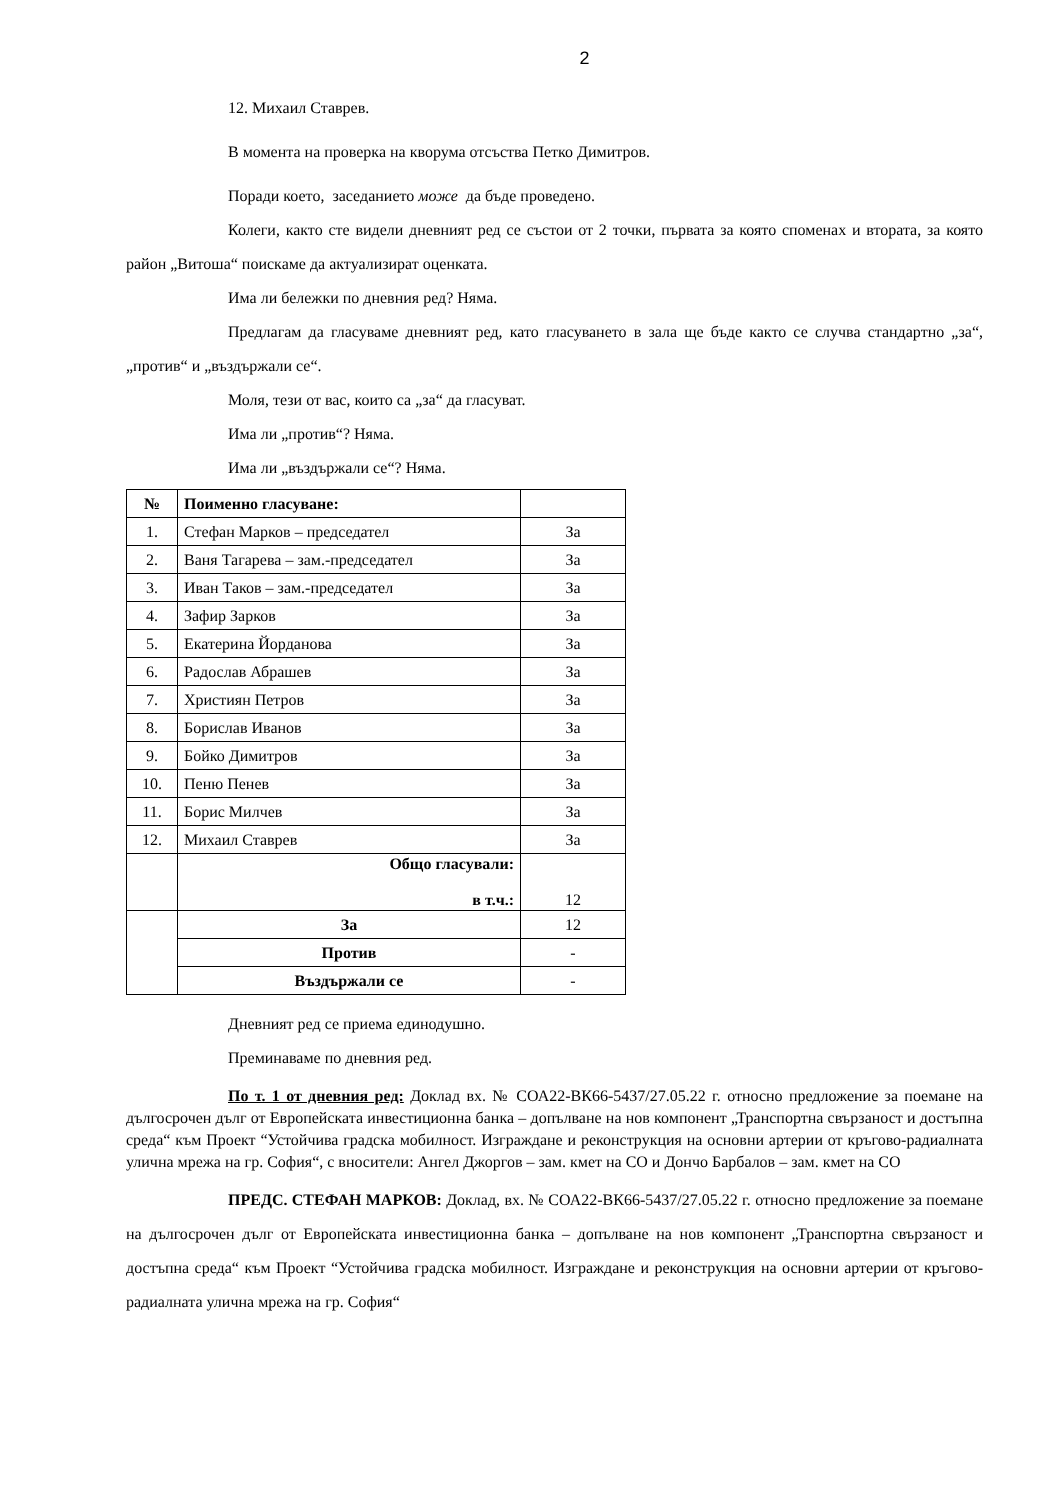2
12. Михаил Ставрев.
В момента на проверка на кворума отсъства Петко Димитров.
Поради което, заседанието може да бъде проведено.
Колеги, както сте видели дневният ред се състои от 2 точки, първата за която споменах и втората, за която район „Витоша“ поискаме да актуализират оценката.
Има ли бележки по дневния ред? Няма.
Предлагам да гласуваме дневният ред, като гласуването в зала ще бъде както се случва стандартно „за“, „против“ и „въздържали се“.
Моля, тези от вас, които са „за“ да гласуват.
Има ли „против“? Няма.
Има ли „въздържали се“? Няма.
| № | Поименно гласуване: | |
| --- | --- | --- |
| 1. | Стефан Марков – председател | За |
| 2. | Ваня Тагарева – зам.-председател | За |
| 3. | Иван Таков – зам.-председател | За |
| 4. | Зафир Зарков | За |
| 5. | Екатерина Йорданова | За |
| 6. | Радослав Абрашев | За |
| 7. | Християн Петров | За |
| 8. | Борислав Иванов | За |
| 9. | Бойко Димитров | За |
| 10. | Пеню Пенев | За |
| 11. | Борис Милчев | За |
| 12. | Михаил Ставрев | За |
| | Общо гласували: в т.ч.: | 12 |
| | За | 12 |
| | Против | - |
| | Въздържали се | - |
Дневният ред се приема единодушно.
Преминаваме по дневния ред.
По т. 1 от дневния ред: Доклад вх. № СОА22-ВК66-5437/27.05.22 г. относно предложение за поемане на дългосрочен дълг от Европейската инвестиционна банка – допълване на нов компонент „Транспортна свързаност и достъпна среда“ към Проект “Устойчива градска мобилност. Изграждане и реконструкция на основни артерии от кръгово-радиалната улична мрежа на гр. София“, с вносители: Ангел Джоргов – зам. кмет на СО и Дончо Барбалов – зам. кмет на СО
ПРЕДС. СТЕФАН МАРКОВ: Доклад, вх. № СОА22-ВК66-5437/27.05.22 г. относно предложение за поемане на дългосрочен дълг от Европейската инвестиционна банка – допълване на нов компонент „Транспортна свързаност и достъпна среда“ към Проект “Устойчива градска мобилност. Изграждане и реконструкция на основни артерии от кръгово-радиалната улична мрежа на гр. София“